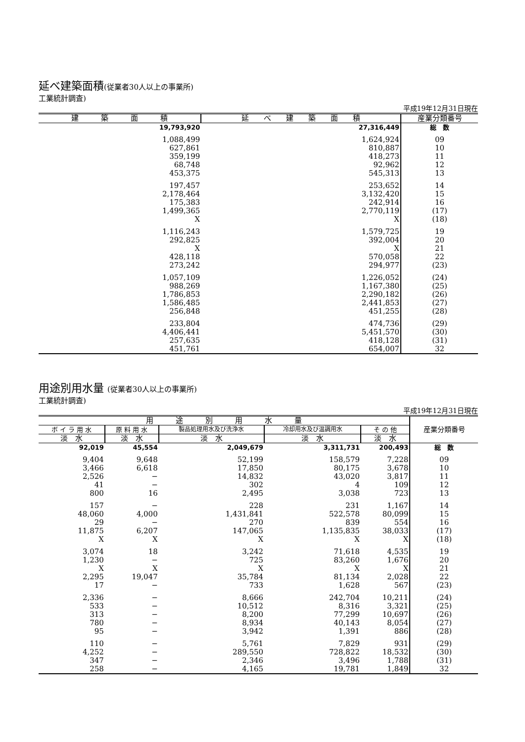延べ建築面積(従業者30人以上の事業所)
工業統計調査)
平成19年12月31日現在
| 建 築 面 積 | 延 べ 建 築 面 積 | 産業分類番号 |
| --- | --- | --- |
| 19,793,920 | 27,316,449 | 総 数 |
| 1,088,499 | 1,624,924 | 09 |
| 627,861 | 810,887 | 10 |
| 359,199 | 418,273 | 11 |
| 68,748 | 92,962 | 12 |
| 453,375 | 545,313 | 13 |
| 197,457 | 253,652 | 14 |
| 2,178,464 | 3,132,420 | 15 |
| 175,383 | 242,914 | 16 |
| 1,499,365 | 2,770,119 | (17) |
| X | X | (18) |
| 1,116,243 | 1,579,725 | 19 |
| 292,825 | 392,004 | 20 |
| X | X | 21 |
| 428,118 | 570,058 | 22 |
| 273,242 | 294,977 | (23) |
| 1,057,109 | 1,226,052 | (24) |
| 988,269 | 1,167,380 | (25) |
| 1,786,853 | 2,290,182 | (26) |
| 1,586,485 | 2,441,853 | (27) |
| 256,848 | 451,255 | (28) |
| 233,804 | 474,736 | (29) |
| 4,406,441 | 5,451,570 | (30) |
| 257,635 | 418,128 | (31) |
| 451,761 | 654,007 | 32 |
用途別用水量 (従業者30人以上の事業所)
工業統計調査)
平成19年12月31日現在
| 用 途 別 用 水 量 | | | | | 産業分類番号 |
| --- | --- | --- | --- | --- | --- |
| ボ イ ラ 用 水 | 原 料 用 水 | 製品処理用水及び洗浄水 | 冷却用水及び温調用水 | そ の 他 | |
| 淡 水 | 淡 水 | 淡 水 | 淡 水 | 淡 水 | |
| 92,019 | 45,554 | 2,049,679 | 3,311,731 | 200,493 | 総 数 |
| 9,404 | 9,648 | 52,199 | 158,579 | 7,228 | 09 |
| 3,466 | 6,618 | 17,850 | 80,175 | 3,678 | 10 |
| 2,526 | − | 14,832 | 43,020 | 3,817 | 11 |
| 41 | − | 302 | 4 | 109 | 12 |
| 800 | 16 | 2,495 | 3,038 | 723 | 13 |
| 157 | − | 228 | 231 | 1,167 | 14 |
| 48,060 | 4,000 | 1,431,841 | 522,578 | 80,099 | 15 |
| 29 | − | 270 | 839 | 554 | 16 |
| 11,875 | 6,207 | 147,065 | 1,135,835 | 38,033 | (17) |
| X | X | X | X | X | (18) |
| 3,074 | 18 | 3,242 | 71,618 | 4,535 | 19 |
| 1,230 | − | 725 | 83,260 | 1,676 | 20 |
| X | X | X | X | X | 21 |
| 2,295 | 19,047 | 35,784 | 81,134 | 2,028 | 22 |
| 17 | − | 733 | 1,628 | 567 | (23) |
| 2,336 | − | 8,666 | 242,704 | 10,211 | (24) |
| 533 | − | 10,512 | 8,316 | 3,321 | (25) |
| 313 | − | 8,200 | 77,299 | 10,697 | (26) |
| 780 | − | 8,934 | 40,143 | 8,054 | (27) |
| 95 | − | 3,942 | 1,391 | 886 | (28) |
| 110 | − | 5,761 | 7,829 | 931 | (29) |
| 4,252 | − | 289,550 | 728,822 | 18,532 | (30) |
| 347 | − | 2,346 | 3,496 | 1,788 | (31) |
| 258 | − | 4,165 | 19,781 | 1,849 | 32 |